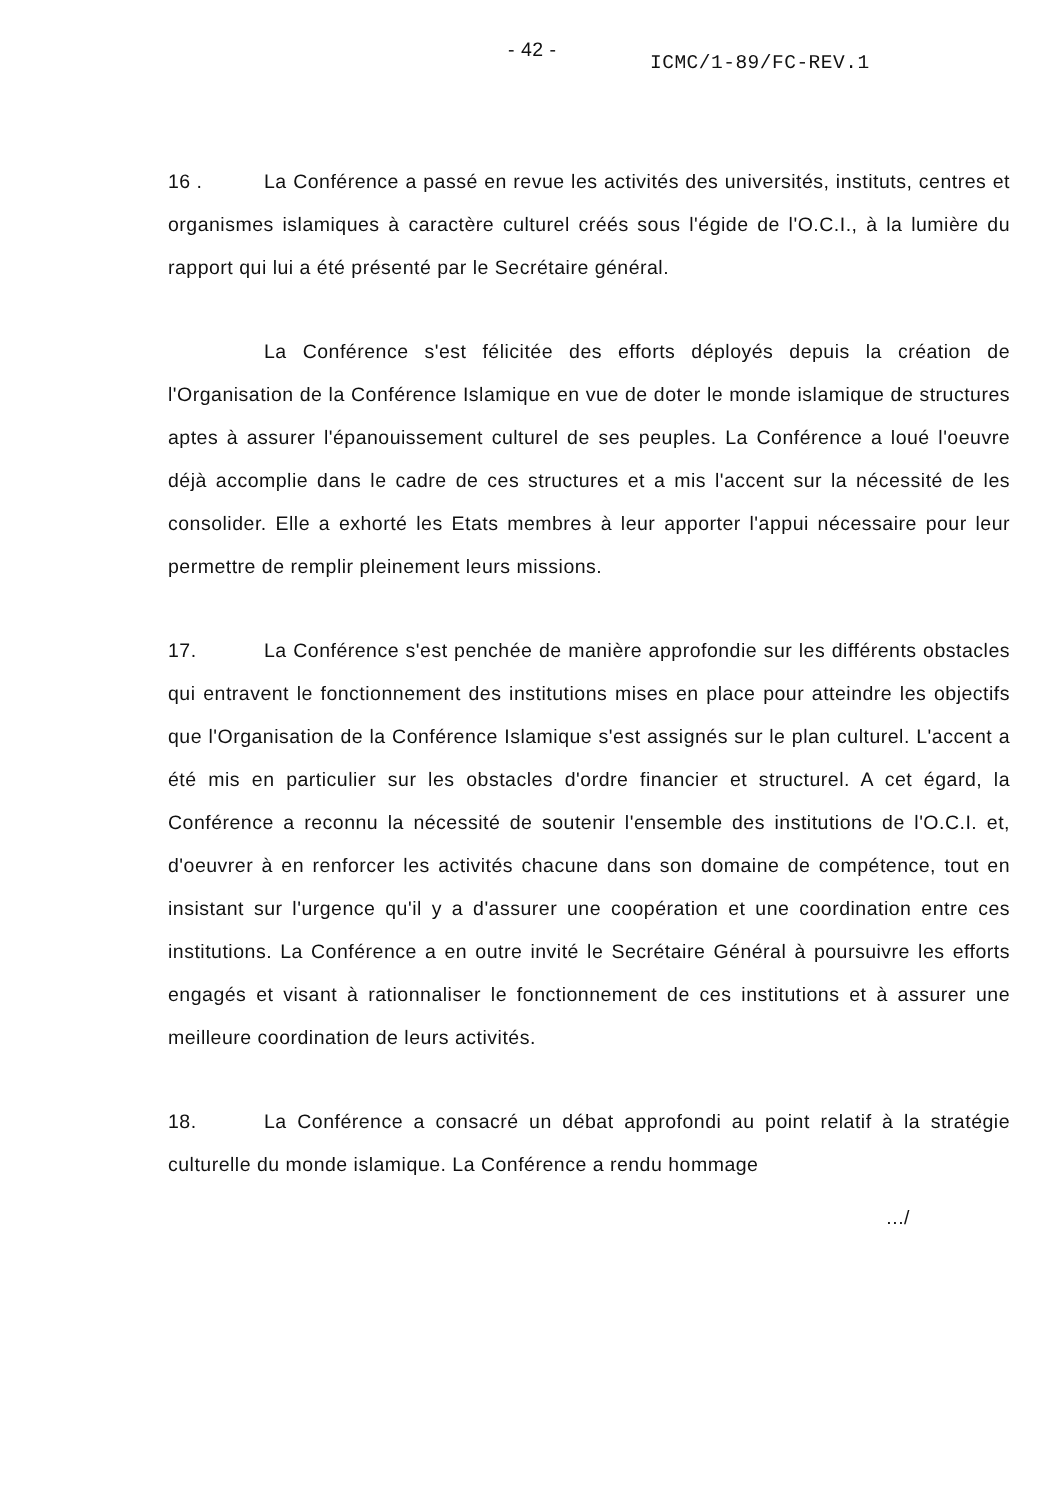- 42 -
ICMC/1-89/FC-REV.1
16 . La Conférence a passé en revue les activités des universités, instituts, centres et organismes islamiques à caractère culturel créés sous l'égide de l'O.C.I., à la lumière du rapport qui lui a été présenté par le Secrétaire général.
La Conférence s'est félicitée des efforts déployés depuis la création de l'Organisation de la Conférence Islamique en vue de doter le monde islamique de structures aptes à assurer l'épanouissement culturel de ses peuples. La Conférence a loué l'oeuvre déjà accomplie dans le cadre de ces structures et a mis l'accent sur la nécessité de les consolider. Elle a exhorté les Etats membres à leur apporter l'appui nécessaire pour leur permettre de remplir pleinement leurs missions.
17. La Conférence s'est penchée de manière approfondie sur les différents obstacles qui entravent le fonctionnement des institutions mises en place pour atteindre les objectifs que l'Organisation de la Conférence Islamique s'est assignés sur le plan culturel. L'accent a été mis en particulier sur les obstacles d'ordre financier et structurel. A cet égard, la Conférence a reconnu la nécessité de soutenir l'ensemble des institutions de l'O.C.I. et, d'oeuvrer à en renforcer les activités chacune dans son domaine de compétence, tout en insistant sur l'urgence qu'il y a d'assurer une coopération et une coordination entre ces institutions. La Conférence a en outre invité le Secrétaire Général à poursuivre les efforts engagés et visant à rationnaliser le fonctionnement de ces institutions et à assurer une meilleure coordination de leurs activités.
18. La Conférence a consacré un débat approfondi au point relatif à la stratégie culturelle du monde islamique. La Conférence a rendu hommage
.../